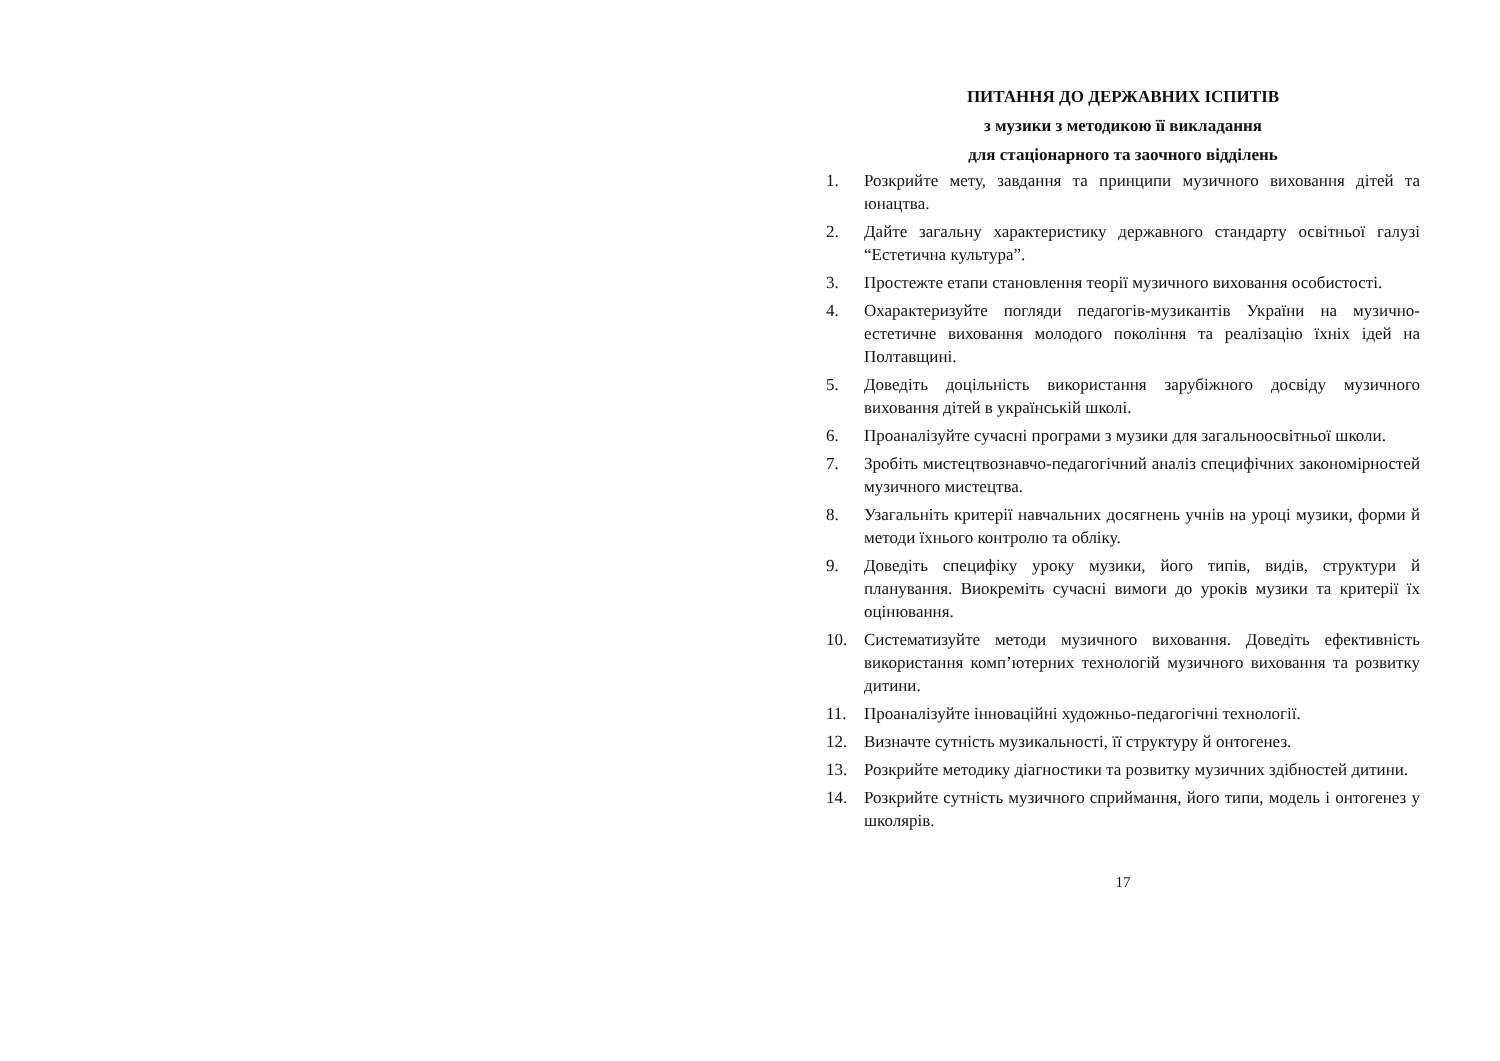ПИТАННЯ ДО ДЕРЖАВНИХ ІСПИТІВ
з музики з методикою її викладання
для стаціонарного та заочного відділень
1. Розкрийте мету, завдання та принципи музичного виховання дітей та юнацтва.
2. Дайте загальну характеристику державного стандарту освітньої галузі “Естетична культура”.
3. Простежте етапи становлення теорії музичного виховання особистості.
4. Охарактеризуйте погляди педагогів-музикантів України на музично-естетичне виховання молодого покоління та реалізацію їхніх ідей на Полтавщині.
5. Доведіть доцільність використання зарубіжного досвіду музичного виховання дітей в українській школі.
6. Проаналізуйте сучасні програми з музики для загальноосвітньої школи.
7. Зробіть мистецтвознавчо-педагогічний аналіз специфічних закономірностей музичного мистецтва.
8. Узагальніть критерії навчальних досягнень учнів на уроці музики, форми й методи їхнього контролю та обліку.
9. Доведіть специфіку уроку музики, його типів, видів, структури й планування. Виокреміть сучасні вимоги до уроків музики та критерії їх оцінювання.
10. Систематизуйте методи музичного виховання. Доведіть ефективність використання комп’ютерних технологій музичного виховання та розвитку дитини.
11. Проаналізуйте інноваційні художньо-педагогічні технології.
12. Визначте сутність музикальності, її структуру й онтогенез.
13. Розкрийте методику діагностики та розвитку музичних здібностей дитини.
14. Розкрийте сутність музичного сприймання, його типи, модель і онтогенез у школярів.
17